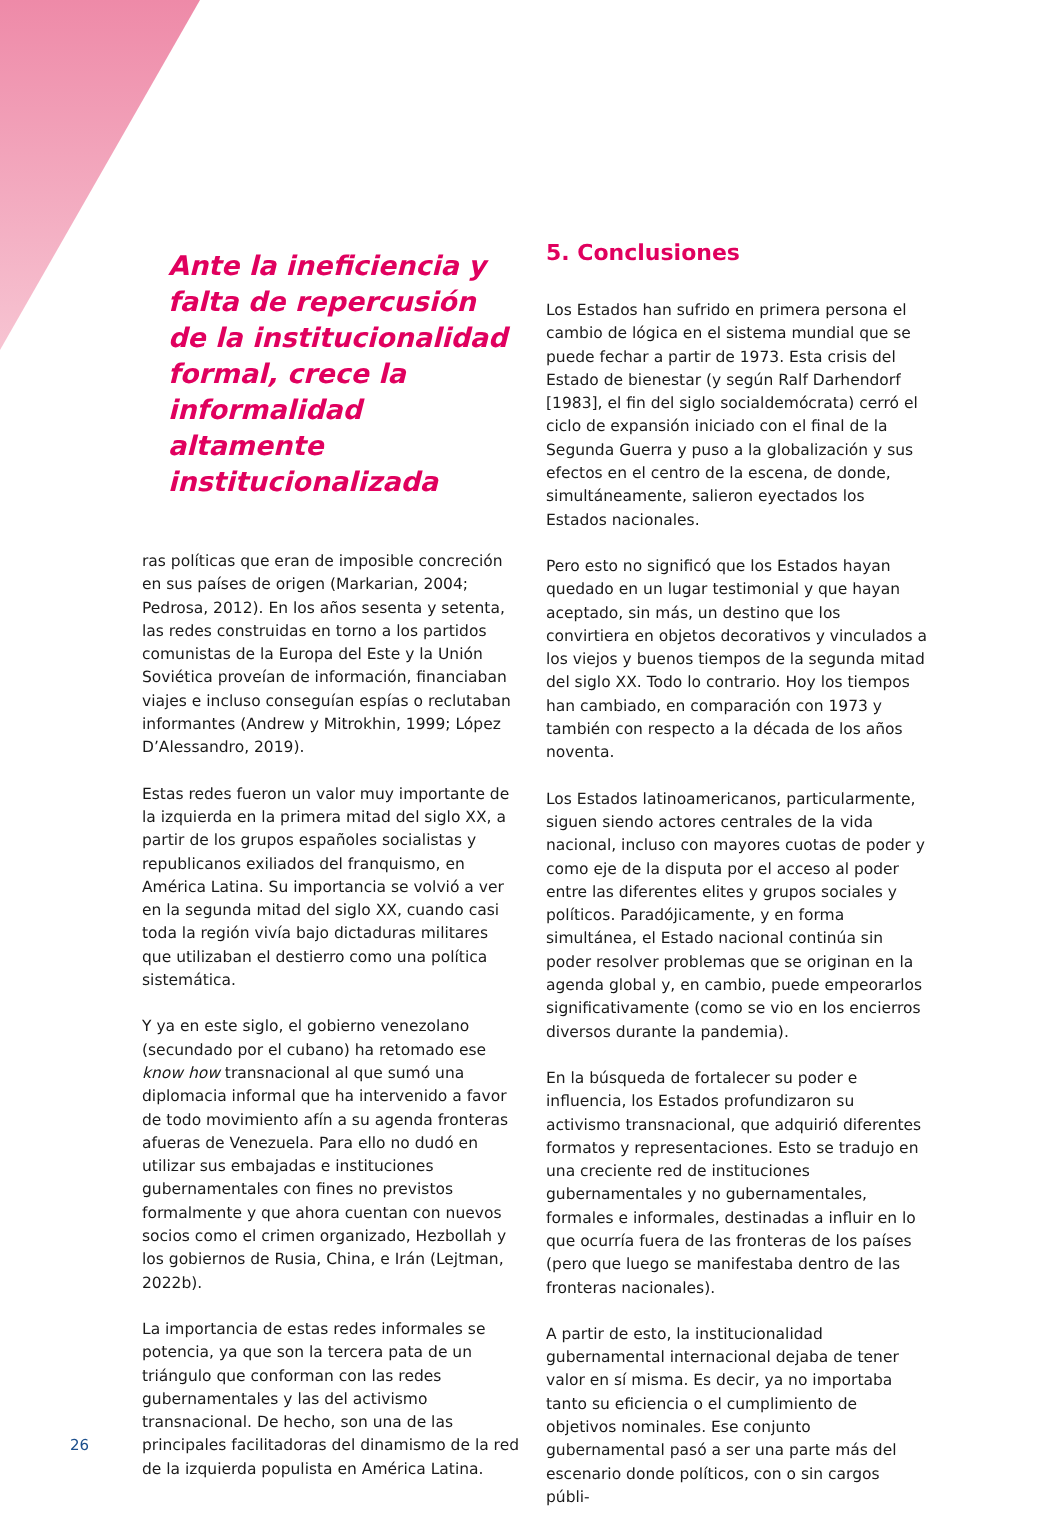Ante la ineficiencia y falta de repercusión de la institucionalidad formal, crece la informalidad altamente institucionalizada
ras políticas que eran de imposible concreción en sus países de origen (Markarian, 2004; Pedrosa, 2012). En los años sesenta y setenta, las redes construidas en torno a los partidos comunistas de la Europa del Este y la Unión Soviética proveían de información, financiaban viajes e incluso conseguían espías o reclutaban informantes (Andrew y Mitrokhin, 1999; López D’Alessandro, 2019).
Estas redes fueron un valor muy importante de la izquierda en la primera mitad del siglo XX, a partir de los grupos españoles socialistas y republicanos exiliados del franquismo, en América Latina. Su importancia se volvió a ver en la segunda mitad del siglo XX, cuando casi toda la región vivía bajo dictaduras militares que utilizaban el destierro como una política sistemática.
Y ya en este siglo, el gobierno venezolano (secundado por el cubano) ha retomado ese know how transnacional al que sumó una diplomacia informal que ha intervenido a favor de todo movimiento afín a su agenda fronteras afueras de Venezuela. Para ello no dudó en utilizar sus embajadas e instituciones gubernamentales con fines no previstos formalmente y que ahora cuentan con nuevos socios como el crimen organizado, Hezbollah y los gobiernos de Rusia, China, e Irán (Lejtman, 2022b).
La importancia de estas redes informales se potencia, ya que son la tercera pata de un triángulo que conforman con las redes gubernamentales y las del activismo transnacional. De hecho, son una de las principales facilitadoras del dinamismo de la red de la izquierda populista en América Latina.
5. Conclusiones
Los Estados han sufrido en primera persona el cambio de lógica en el sistema mundial que se puede fechar a partir de 1973. Esta crisis del Estado de bienestar (y según Ralf Darhendorf [1983], el fin del siglo socialdemócrata) cerró el ciclo de expansión iniciado con el final de la Segunda Guerra y puso a la globalización y sus efectos en el centro de la escena, de donde, simultáneamente, salieron eyectados los Estados nacionales.
Pero esto no significó que los Estados hayan quedado en un lugar testimonial y que hayan aceptado, sin más, un destino que los convirtiera en objetos decorativos y vinculados a los viejos y buenos tiempos de la segunda mitad del siglo XX. Todo lo contrario. Hoy los tiempos han cambiado, en comparación con 1973 y también con respecto a la década de los años noventa.
Los Estados latinoamericanos, particularmente, siguen siendo actores centrales de la vida nacional, incluso con mayores cuotas de poder y como eje de la disputa por el acceso al poder entre las diferentes elites y grupos sociales y políticos. Paradójicamente, y en forma simultánea, el Estado nacional continúa sin poder resolver problemas que se originan en la agenda global y, en cambio, puede empeorarlos significativamente (como se vio en los encierros diversos durante la pandemia).
En la búsqueda de fortalecer su poder e influencia, los Estados profundizaron su activismo transnacional, que adquirió diferentes formatos y representaciones. Esto se tradujo en una creciente red de instituciones gubernamentales y no gubernamentales, formales e informales, destinadas a influir en lo que ocurría fuera de las fronteras de los países (pero que luego se manifestaba dentro de las fronteras nacionales).
A partir de esto, la institucionalidad gubernamental internacional dejaba de tener valor en sí misma. Es decir, ya no importaba tanto su eficiencia o el cumplimiento de objetivos nominales. Ese conjunto gubernamental pasó a ser una parte más del escenario donde políticos, con o sin cargos públi-
26